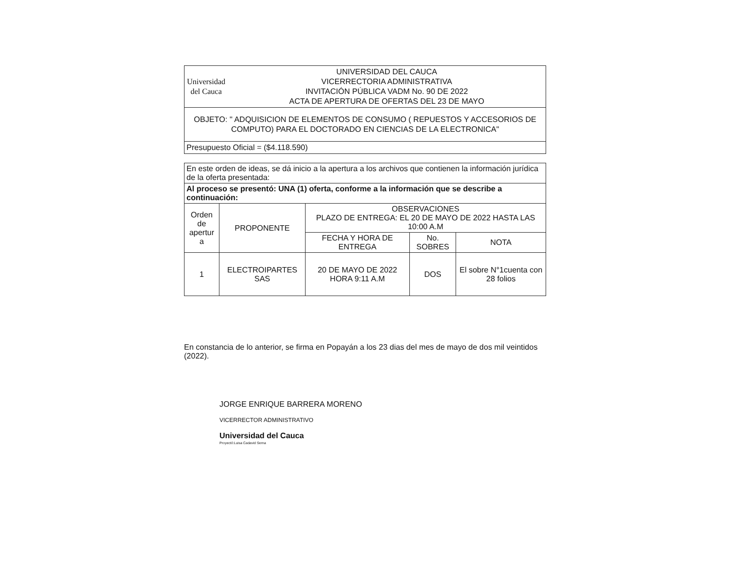| Universidad del Cauca | UNIVERSIDAD DEL CAUCA VICERRECTORIA ADMINISTRATIVA INVITACIÓN PÚBLICA VADM No. 90 DE 2022 ACTA DE APERTURA DE OFERTAS DEL 23 DE MAYO |
| OBJETO: " ADQUISICION DE ELEMENTOS DE CONSUMO ( REPUESTOS Y ACCESORIOS DE COMPUTO) PARA EL DOCTORADO EN CIENCIAS DE LA ELECTRONICA" | |
| Presupuesto Oficial = ($4.118.590) | |
| En este orden de ideas, se dá inicio a la apertura a los archivos que contienen la información jurídica de la oferta presentada: | | | | |
| Al proceso se presentó: UNA (1) oferta, conforme a la información que se describe a continuación: | | | | |
| Orden de apertur a | PROPONENTE | OBSERVACIONES PLAZO DE ENTREGA: EL 20 DE MAYO DE 2022 HASTA LAS 10:00 A.M | | |
| | | FECHA Y HORA DE ENTREGA | No. SOBRES | NOTA |
| 1 | ELECTROIPARTES SAS | 20 DE MAYO DE 2022 HORA 9:11 A.M | DOS | El sobre N°1cuenta con 28 folios |
En constancia de lo anterior, se firma en Popayán a los 23 dias del mes de mayo de dos mil veintidos (2022).
JORGE ENRIQUE BARRERA MORENO
VICERRECTOR ADMINISTRATIVO
Universidad del Cauca
Proyectó:Luisa Cadavid Serna